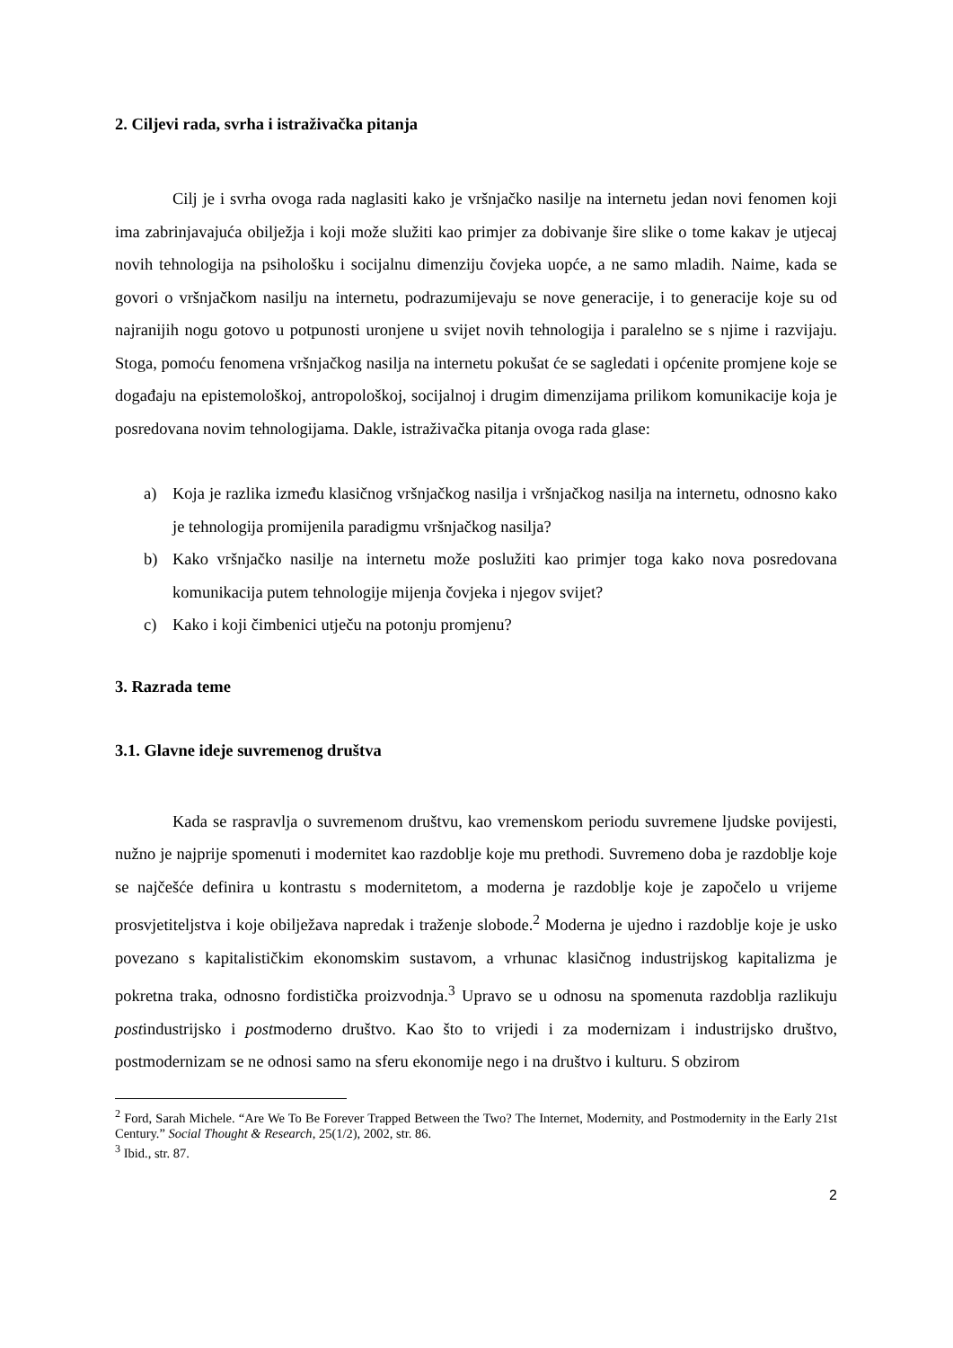2. Ciljevi rada, svrha i istraživačka pitanja
Cilj je i svrha ovoga rada naglasiti kako je vršnjačko nasilje na internetu jedan novi fenomen koji ima zabrinjavajuća obilježja i koji može služiti kao primjer za dobivanje šire slike o tome kakav je utjecaj novih tehnologija na psihološku i socijalnu dimenziju čovjeka uopće, a ne samo mladih. Naime, kada se govori o vršnjačkom nasilju na internetu, podrazumijevaju se nove generacije, i to generacije koje su od najranijih nogu gotovo u potpunosti uronjene u svijet novih tehnologija i paralelno se s njime i razvijaju. Stoga, pomoću fenomena vršnjačkog nasilja na internetu pokušat će se sagledati i općenite promjene koje se događaju na epistemološkoj, antropološkoj, socijalnoj i drugim dimenzijama prilikom komunikacije koja je posredovana novim tehnologijama. Dakle, istraživačka pitanja ovoga rada glase:
a) Koja je razlika između klasičnog vršnjačkog nasilja i vršnjačkog nasilja na internetu, odnosno kako je tehnologija promijenila paradigmu vršnjačkog nasilja?
b) Kako vršnjačko nasilje na internetu može poslužiti kao primjer toga kako nova posredovana komunikacija putem tehnologije mijenja čovjeka i njegov svijet?
c) Kako i koji čimbenici utječu na potonju promjenu?
3. Razrada teme
3.1. Glavne ideje suvremenog društva
Kada se raspravlja o suvremenom društvu, kao vremenskom periodu suvremene ljudske povijesti, nužno je najprije spomenuti i modernitet kao razdoblje koje mu prethodi. Suvremeno doba je razdoblje koje se najčešće definira u kontrastu s modernitetom, a moderna je razdoblje koje je započelo u vrijeme prosvjetiteljstva i koje obilježava napredak i traženje slobode.<sup>2</sup> Moderna je ujedno i razdoblje koje je usko povezano s kapitalističkim ekonomskim sustavom, a vrhunac klasičnog industrijskog kapitalizma je pokretna traka, odnosno fordistička proizvodnja.<sup>3</sup> Upravo se u odnosu na spomenuta razdoblja razlikuju postindustrijsko i postmoderno društvo. Kao što to vrijedi i za modernizam i industrijsko društvo, postmodernizam se ne odnosi samo na sferu ekonomije nego i na društvo i kulturu. S obzirom
<sup>2</sup> Ford, Sarah Michele. “Are We To Be Forever Trapped Between the Two? The Internet, Modernity, and Postmodernity in the Early 21st Century.” Social Thought & Research, 25(1/2), 2002, str. 86.
<sup>3</sup> Ibid., str. 87.
2